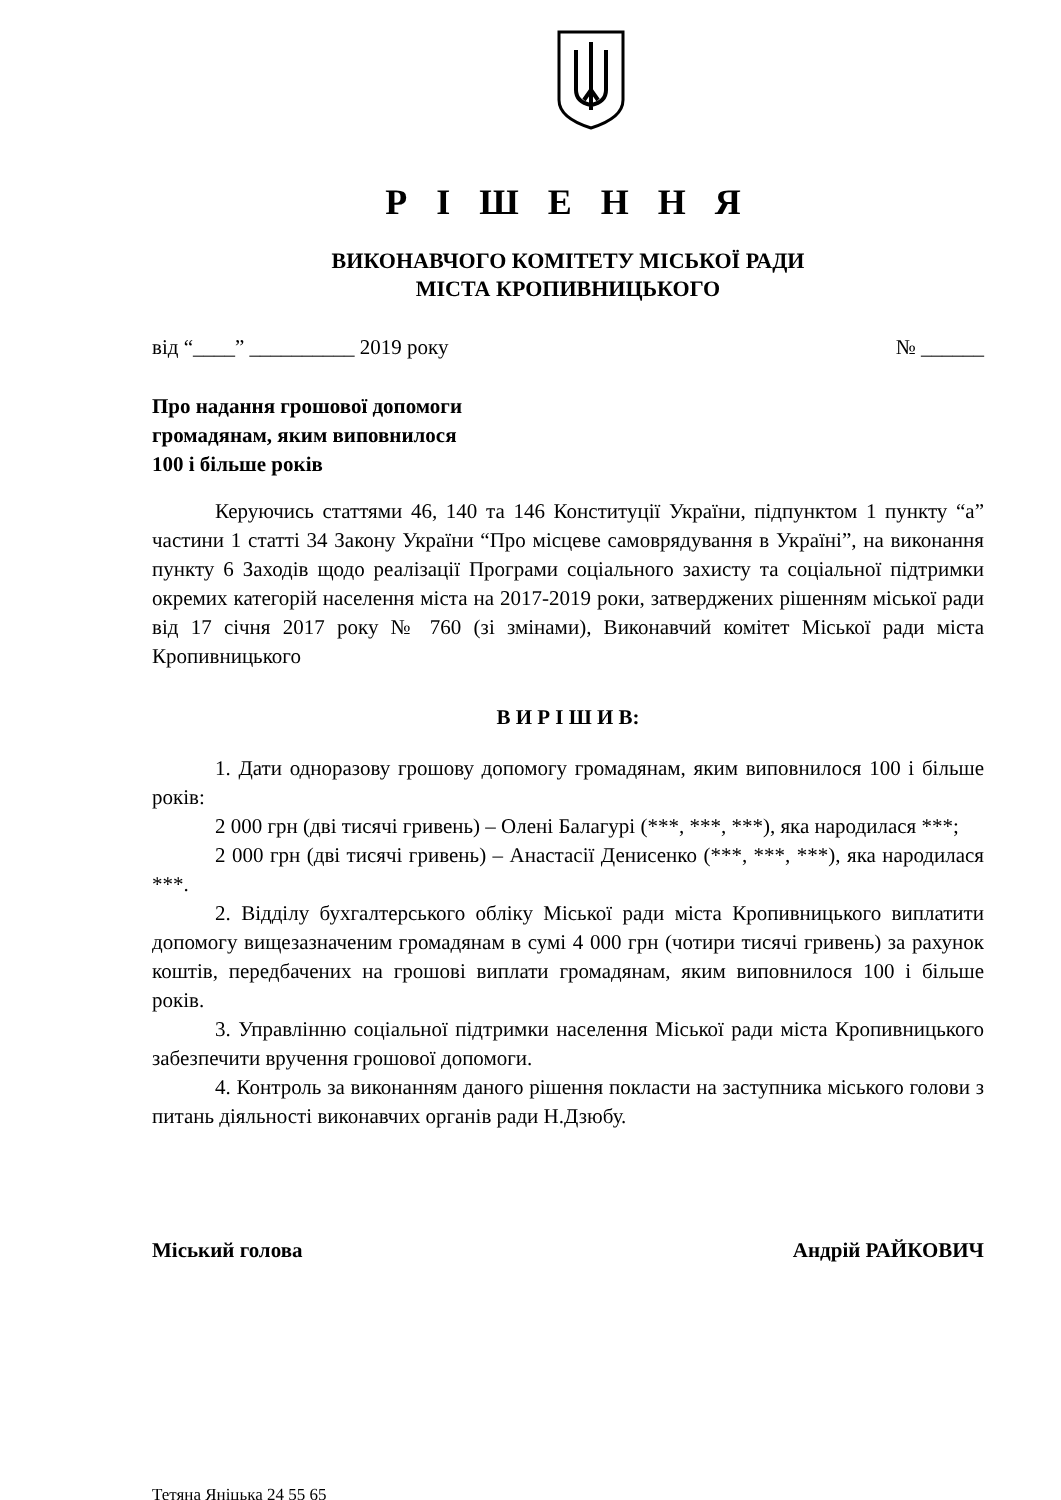Р І Ш Е Н Н Я
ВИКОНАВЧОГО КОМІТЕТУ МІСЬКОЇ РАДИ
МІСТА КРОПИВНИЦЬКОГО
від “____” __________ 2019 року № ______
Про надання грошової допомоги
громадянам, яким виповнилося
100 і більше років
Керуючись статтями 46, 140 та 146 Конституції України, підпунктом 1 пункту “а” частини 1 статті 34 Закону України “Про місцеве самоврядування в Україні”, на виконання пункту 6 Заходів щодо реалізації Програми соціального захисту та соціальної підтримки окремих категорій населення міста на 2017-2019 роки, затверджених рішенням міської ради від 17 січня 2017 року № 760 (зі змінами), Виконавчий комітет Міської ради міста Кропивницького
В И Р І Ш И В:
1. Дати одноразову грошову допомогу громадянам, яким виповнилося 100 і більше років:
2 000 грн (дві тисячі гривень) – Олені Балагурі (***, ***, ***), яка народилася ***;
2 000 грн (дві тисячі гривень) – Анастасії Денисенко (***, ***, ***), яка народилася ***.
2. Відділу бухгалтерського обліку Міської ради міста Кропивницького виплатити допомогу вищезазначеним громадянам в сумі 4 000 грн (чотири тисячі гривень) за рахунок коштів, передбачених на грошові виплати громадянам, яким виповнилося 100 і більше років.
3. Управлінню соціальної підтримки населення Міської ради міста Кропивницького забезпечити вручення грошової допомоги.
4. Контроль за виконанням даного рішення покласти на заступника міського голови з питань діяльності виконавчих органів ради Н.Дзюбу.
Міський голова Андрій РАЙКОВИЧ
Тетяна Яніцька 24 55 65